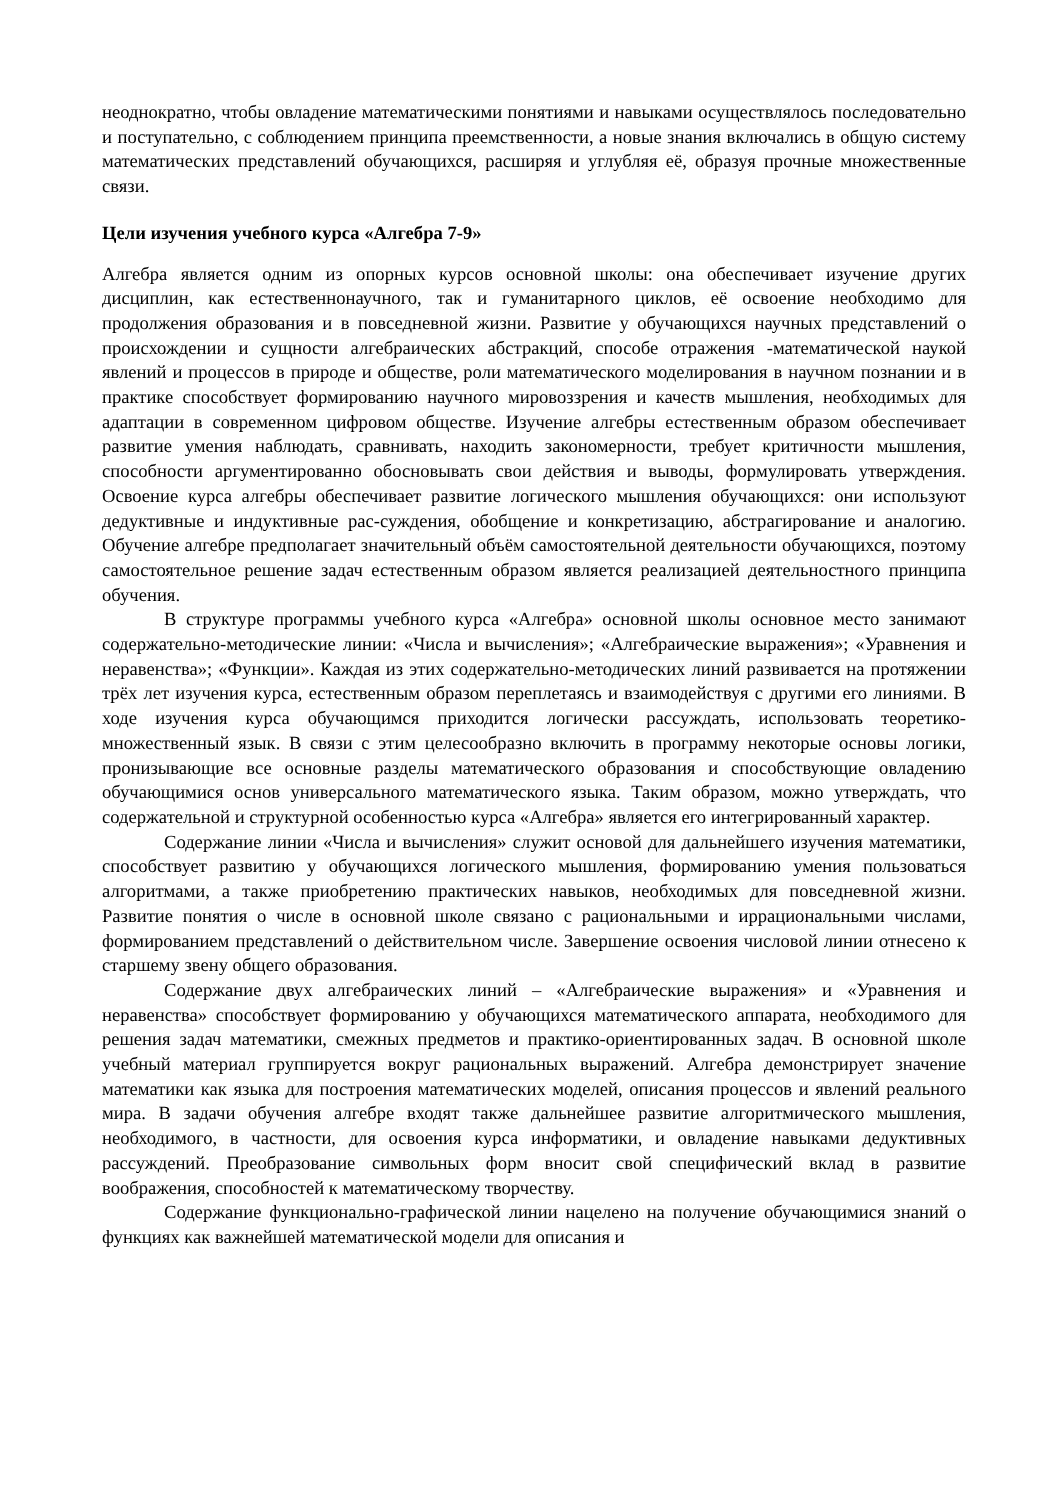неоднократно, чтобы овладение математическими понятиями и навыками осуществлялось последовательно и поступательно, с соблюдением принципа преемственности, а новые знания включались в общую систему математических представлений обучающихся, расширяя и углубляя её, образуя прочные множественные связи.
Цели изучения учебного курса «Алгебра 7-9»
Алгебра является одним из опорных курсов основной школы: она обеспечивает изучение других дисциплин, как естественнонаучного, так и гуманитарного циклов, её освоение необходимо для продолжения образования и в повседневной жизни. Развитие у обучающихся научных представлений о происхождении и сущности алгебраических абстракций, способе отражения -математической наукой явлений и процессов в природе и обществе, роли математического моделирования в научном познании и в практике способствует формированию научного мировоззрения и качеств мышления, необходимых для адаптации в современном цифровом обществе. Изучение алгебры естественным образом обеспечивает развитие умения наблюдать, сравнивать, находить закономерности, требует критичности мышления, способности аргументированно обосновывать свои действия и выводы, формулировать утверждения. Освоение курса алгебры обеспечивает развитие логического мышления обучающихся: они используют дедуктивные и индуктивные рас-суждения, обобщение и конкретизацию, абстрагирование и аналогию. Обучение алгебре предполагает значительный объём самостоятельной деятельности обучающихся, поэтому самостоятельное решение задач естественным образом является реализацией деятельностного принципа обучения.
В структуре программы учебного курса «Алгебра» основной школы основное место занимают содержательно-методические линии: «Числа и вычисления»; «Алгебраические выражения»; «Уравнения и неравенства»; «Функции». Каждая из этих содержательно-методических линий развивается на протяжении трёх лет изучения курса, естественным образом переплетаясь и взаимодействуя с другими его линиями. В ходе изучения курса обучающимся приходится логически рассуждать, использовать теоретико-множественный язык. В связи с этим целесообразно включить в программу некоторые основы логики, пронизывающие все основные разделы математического образования и способствующие овладению обучающимися основ универсального математического языка. Таким образом, можно утверждать, что содержательной и структурной особенностью курса «Алгебра» является его интегрированный характер.
Содержание линии «Числа и вычисления» служит основой для дальнейшего изучения математики, способствует развитию у обучающихся логического мышления, формированию умения пользоваться алгоритмами, а также приобретению практических навыков, необходимых для повседневной жизни. Развитие понятия о числе в основной школе связано с рациональными и иррациональными числами, формированием представлений о действительном числе. Завершение освоения числовой линии отнесено к старшему звену общего образования.
Содержание двух алгебраических линий – «Алгебраические выражения» и «Уравнения и неравенства» способствует формированию у обучающихся математического аппарата, необходимого для решения задач математики, смежных предметов и практико-ориентированных задач. В основной школе учебный материал группируется вокруг рациональных выражений. Алгебра демонстрирует значение математики как языка для построения математических моделей, описания процессов и явлений реального мира. В задачи обучения алгебре входят также дальнейшее развитие алгоритмического мышления, необходимого, в частности, для освоения курса информатики, и овладение навыками дедуктивных рассуждений. Преобразование символьных форм вносит свой специфический вклад в развитие воображения, способностей к математическому творчеству.
Содержание функционально-графической линии нацелено на получение обучающимися знаний о функциях как важнейшей математической модели для описания и